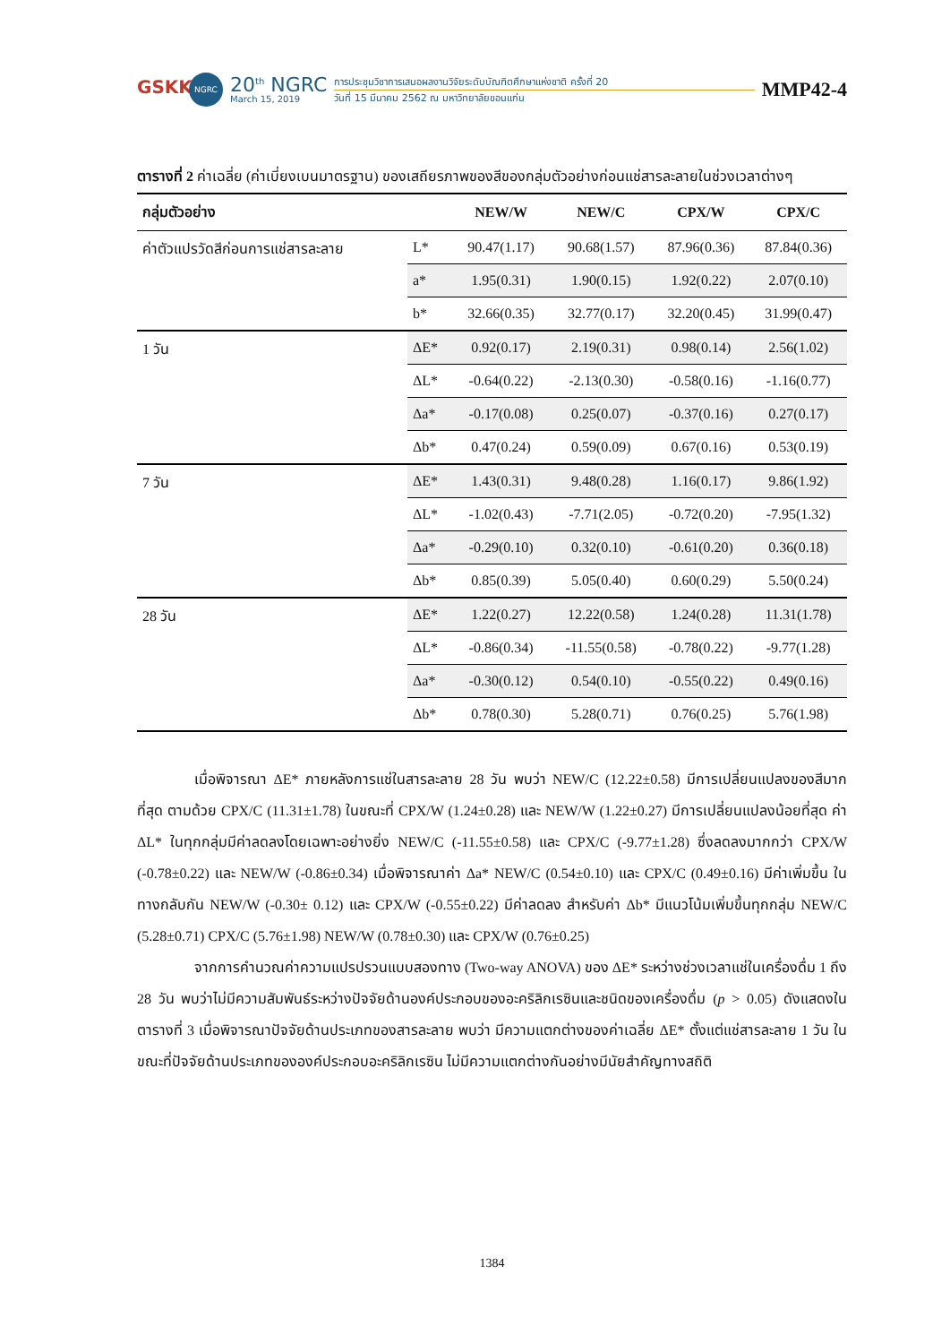GSKK
NGRC
20<sup>th</sup> NGRC
March 15, 2019
การประชุมวิชาการเสนอผลงานวิจัยระดับบัณฑิตศึกษาแห่งชาติ ครั้งที่ 20
วันที่ 15 มีนาคม 2562 ณ มหาวิทยาลัยขอนแก่น
MMP42-4
ตารางที่ 2 ค่าเฉลี่ย (ค่าเบี่ยงเบนมาตรฐาน) ของเสถียรภาพของสีของกลุ่มตัวอย่างก่อนแช่สารละลายในช่วงเวลาต่างๆ
| กลุ่มตัวอย่าง | | NEW/W | NEW/C | CPX/W | CPX/C |
| --- | --- | --- | --- | --- | --- |
| ค่าตัวแปรวัดสีก่อนการแช่สารละลาย | L* | 90.47(1.17) | 90.68(1.57) | 87.96(0.36) | 87.84(0.36) |
| | a* | 1.95(0.31) | 1.90(0.15) | 1.92(0.22) | 2.07(0.10) |
| | b* | 32.66(0.35) | 32.77(0.17) | 32.20(0.45) | 31.99(0.47) |
| 1 วัน | ΔE* | 0.92(0.17) | 2.19(0.31) | 0.98(0.14) | 2.56(1.02) |
| | ΔL* | -0.64(0.22) | -2.13(0.30) | -0.58(0.16) | -1.16(0.77) |
| | Δa* | -0.17(0.08) | 0.25(0.07) | -0.37(0.16) | 0.27(0.17) |
| | Δb* | 0.47(0.24) | 0.59(0.09) | 0.67(0.16) | 0.53(0.19) |
| 7 วัน | ΔE* | 1.43(0.31) | 9.48(0.28) | 1.16(0.17) | 9.86(1.92) |
| | ΔL* | -1.02(0.43) | -7.71(2.05) | -0.72(0.20) | -7.95(1.32) |
| | Δa* | -0.29(0.10) | 0.32(0.10) | -0.61(0.20) | 0.36(0.18) |
| | Δb* | 0.85(0.39) | 5.05(0.40) | 0.60(0.29) | 5.50(0.24) |
| 28 วัน | ΔE* | 1.22(0.27) | 12.22(0.58) | 1.24(0.28) | 11.31(1.78) |
| | ΔL* | -0.86(0.34) | -11.55(0.58) | -0.78(0.22) | -9.77(1.28) |
| | Δa* | -0.30(0.12) | 0.54(0.10) | -0.55(0.22) | 0.49(0.16) |
| | Δb* | 0.78(0.30) | 5.28(0.71) | 0.76(0.25) | 5.76(1.98) |
เมื่อพิจารณา ΔE* ภายหลังการแช่ในสารละลาย 28 วัน พบว่า NEW/C (12.22±0.58) มีการเปลี่ยนแปลงของสีมากที่สุด ตามด้วย CPX/C (11.31±1.78) ในขณะที่ CPX/W (1.24±0.28) และ NEW/W (1.22±0.27) มีการเปลี่ยนแปลงน้อยที่สุด ค่า ΔL* ในทุกกลุ่มมีค่าลดลงโดยเฉพาะอย่างยิ่ง NEW/C (-11.55±0.58) และ CPX/C (-9.77±1.28) ซึ่งลดลงมากกว่า CPX/W (-0.78±0.22) และ NEW/W (-0.86±0.34) เมื่อพิจารณาค่า Δa* NEW/C (0.54±0.10) และ CPX/C (0.49±0.16) มีค่าเพิ่มขึ้น ในทางกลับกัน NEW/W (-0.30± 0.12) และ CPX/W (-0.55±0.22) มีค่าลดลง สำหรับค่า Δb* มีแนวโน้มเพิ่มขึ้นทุกกลุ่ม NEW/C (5.28±0.71) CPX/C (5.76±1.98) NEW/W (0.78±0.30) และ CPX/W (0.76±0.25)
จากการคำนวณค่าความแปรปรวนแบบสองทาง (Two-way ANOVA) ของ ΔE* ระหว่างช่วงเวลาแช่ในเครื่องดื่ม 1 ถึง 28 วัน พบว่าไม่มีความสัมพันธ์ระหว่างปัจจัยด้านองค์ประกอบของอะคริลิกเรซินและชนิดของเครื่องดื่ม (p > 0.05) ดังแสดงในตารางที่ 3 เมื่อพิจารณาปัจจัยด้านประเภทของสารละลาย พบว่า มีความแตกต่างของค่าเฉลี่ย ΔE* ตั้งแต่แช่สารละลาย 1 วัน ในขณะที่ปัจจัยด้านประเภทขององค์ประกอบอะคริลิกเรซิน ไม่มีความแตกต่างกันอย่างมีนัยสำคัญทางสถิติ
1384